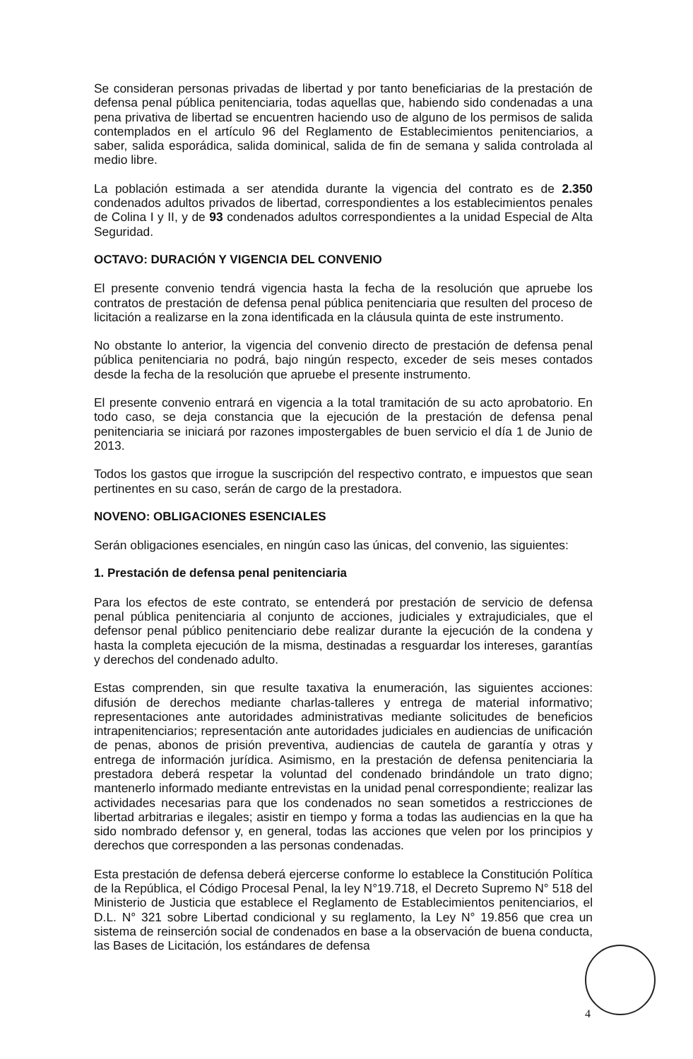Se consideran personas privadas de libertad y por tanto beneficiarias de la prestación de defensa penal pública penitenciaria, todas aquellas que, habiendo sido condenadas a una pena privativa de libertad se encuentren haciendo uso de alguno de los permisos de salida contemplados en el artículo 96 del Reglamento de Establecimientos penitenciarios, a saber, salida esporádica, salida dominical, salida de fin de semana y salida controlada al medio libre.
La población estimada a ser atendida durante la vigencia del contrato es de 2.350 condenados adultos privados de libertad, correspondientes a los establecimientos penales de Colina I y II, y de 93 condenados adultos correspondientes a la unidad Especial de Alta Seguridad.
OCTAVO: DURACIÓN Y VIGENCIA DEL CONVENIO
El presente convenio tendrá vigencia hasta la fecha de la resolución que apruebe los contratos de prestación de defensa penal pública penitenciaria que resulten del proceso de licitación a realizarse en la zona identificada en la cláusula quinta de este instrumento.
No obstante lo anterior, la vigencia del convenio directo de prestación de defensa penal pública penitenciaria no podrá, bajo ningún respecto, exceder de seis meses contados desde la fecha de la resolución que apruebe el presente instrumento.
El presente convenio entrará en vigencia a la total tramitación de su acto aprobatorio. En todo caso, se deja constancia que la ejecución de la prestación de defensa penal penitenciaria se iniciará por razones impostergables de buen servicio el día 1 de Junio de 2013.
Todos los gastos que irrogue la suscripción del respectivo contrato, e impuestos que sean pertinentes en su caso, serán de cargo de la prestadora.
NOVENO: OBLIGACIONES ESENCIALES
Serán obligaciones esenciales, en ningún caso las únicas, del convenio, las siguientes:
1. Prestación de defensa penal penitenciaria
Para los efectos de este contrato, se entenderá por prestación de servicio de defensa penal pública penitenciaria al conjunto de acciones, judiciales y extrajudiciales, que el defensor penal público penitenciario debe realizar durante la ejecución de la condena y hasta la completa ejecución de la misma, destinadas a resguardar los intereses, garantías y derechos del condenado adulto.
Estas comprenden, sin que resulte taxativa la enumeración, las siguientes acciones: difusión de derechos mediante charlas-talleres y entrega de material informativo; representaciones ante autoridades administrativas mediante solicitudes de beneficios intrapenitenciarios; representación ante autoridades judiciales en audiencias de unificación de penas, abonos de prisión preventiva, audiencias de cautela de garantía y otras y entrega de información jurídica. Asimismo, en la prestación de defensa penitenciaria la prestadora deberá respetar la voluntad del condenado brindándole un trato digno; mantenerlo informado mediante entrevistas en la unidad penal correspondiente; realizar las actividades necesarias para que los condenados no sean sometidos a restricciones de libertad arbitrarias e ilegales; asistir en tiempo y forma a todas las audiencias en la que ha sido nombrado defensor y, en general, todas las acciones que velen por los principios y derechos que corresponden a las personas condenadas.
Esta prestación de defensa deberá ejercerse conforme lo establece la Constitución Política de la República, el Código Procesal Penal, la ley N°19.718, el Decreto Supremo N° 518 del Ministerio de Justicia que establece el Reglamento de Establecimientos penitenciarios, el D.L. N° 321 sobre Libertad condicional y su reglamento, la Ley N° 19.856 que crea un sistema de reinserción social de condenados en base a la observación de buena conducta, las Bases de Licitación, los estándares de defensa
4